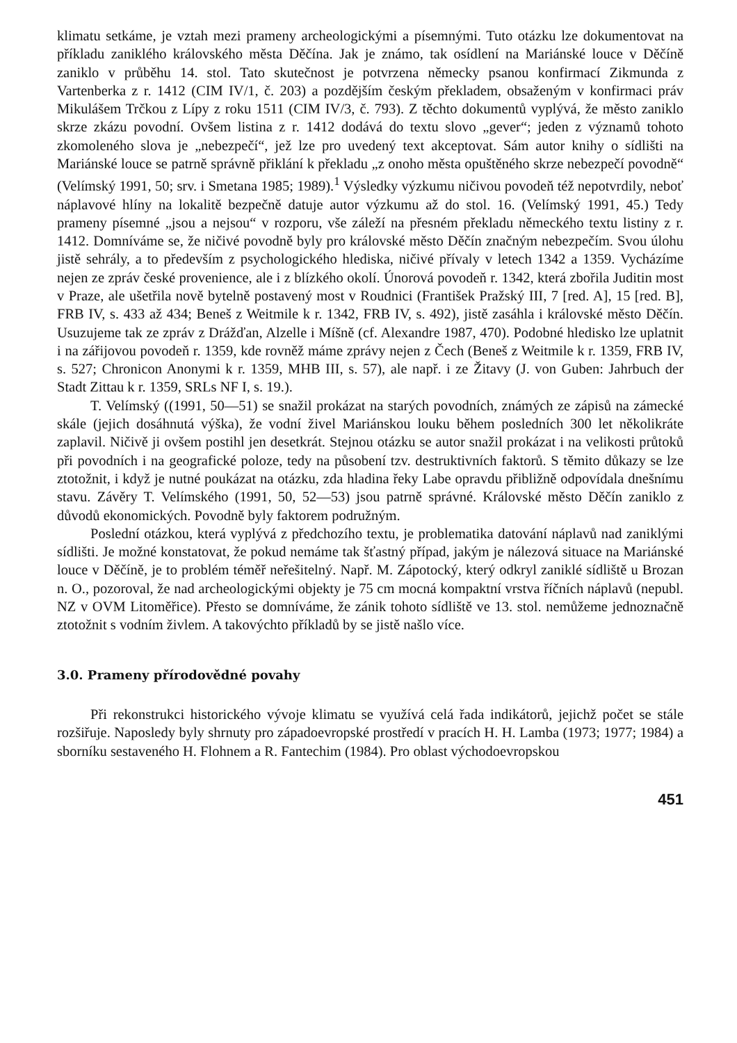klimatu setkáme, je vztah mezi prameny archeologickými a písemnými. Tuto otázku lze dokumentovat na příkladu zaniklého královského města Děčína. Jak je známo, tak osídlení na Mariánské louce v Děčíně zaniklo v průběhu 14. stol. Tato skutečnost je potvrzena německy psanou konfirmací Zikmunda z Vartenberka z r. 1412 (CIM IV/1, č. 203) a pozdějším českým překladem, obsaženým v konfirmaci práv Mikulášem Trčkou z Lípy z roku 1511 (CIM IV/3, č. 793). Z těchto dokumentů vyplývá, že město zaniklo skrze zkázu povodní. Ovšem listina z r. 1412 dodává do textu slovo „gever“; jeden z významů tohoto zkomoleného slova je „nebezpečí“, jež lze pro uvedený text akceptovat. Sám autor knihy o sídlišti na Mariánské louce se patrně správně přiklání k překladu „z onoho města opuštěného skrze nebezpečí povodně“ (Velímský 1991, 50; srv. i Smetana 1985; 1989).<sup>1</sup> Výsledky výzkumu ničivou povodeň též nepotvrdily, neboť náplavové hlíny na lokalitě bezpečně datuje autor výzkumu až do stol. 16. (Velímský 1991, 45.) Tedy prameny písemné „jsou a nejsou“ v rozporu, vše záleží na přesném překladu německého textu listiny z r. 1412. Domníváme se, že ničivé povodně byly pro královské město Děčín značným nebezpečím. Svou úlohu jistě sehrály, a to především z psychologického hlediska, ničivé přívaly v letech 1342 a 1359. Vycházíme nejen ze zpráv české provenience, ale i z blízkého okolí. Únorová povodeň r. 1342, která zbořila Juditin most v Praze, ale ušetřila nově bytelně postavený most v Roudnici (František Pražský III, 7 [red. A], 15 [red. B], FRB IV, s. 433 až 434; Beneš z Weitmile k r. 1342, FRB IV, s. 492), jistě zasáhla i královské město Děčín. Usuzujeme tak ze zpráv z Drážďan, Alzelle i Míšně (cf. Alexandre 1987, 470). Podobné hledisko lze uplatnit i na zářijovou povodeň r. 1359, kde rovněž máme zprávy nejen z Čech (Beneš z Weitmile k r. 1359, FRB IV, s. 527; Chronicon Anonymi k r. 1359, MHB III, s. 57), ale např. i ze Žitavy (J. von Guben: Jahrbuch der Stadt Zittau k r. 1359, SRLs NF I, s. 19.).
T. Velímský ((1991, 50—51) se snažil prokázat na starých povodních, známých ze zápisů na zámecké skále (jejich dosáhnutá výška), že vodní živel Mariánskou louku během posledních 300 let několikráte zaplavil. Ničivě ji ovšem postihl jen desetkrát. Stejnou otázku se autor snažil prokázat i na velikosti průtoků při povodních i na geografické poloze, tedy na působení tzv. destruktivních faktorů. S těmito důkazy se lze ztotožnit, i když je nutné poukázat na otázku, zda hladina řeky Labe opravdu přibližně odpovídala dnešnímu stavu. Závěry T. Velímského (1991, 50, 52—53) jsou patrně správné. Královské město Děčín zaniklo z důvodů ekonomických. Povodně byly faktorem podružným.
Poslední otázkou, která vyplývá z předchozího textu, je problematika datování náplavů nad zaniklými sídlišti. Je možné konstatovat, že pokud nemáme tak šťastný případ, jakým je nálezová situace na Mariánské louce v Děčíně, je to problém téměř neřešitelný. Např. M. Zápotocký, který odkryl zaniklé sídliště u Brozan n. O., pozoroval, že nad archeologickými objekty je 75 cm mocná kompaktní vrstva říčních náplavů (nepubl. NZ v OVM Litoměřice). Přesto se domníváme, že zánik tohoto sídliště ve 13. stol. nemůžeme jednoznačně ztotožnit s vodním živlem. A takovýchto příkladů by se jistě našlo více.
3.0. Prameny přírodovědné povahy
Při rekonstrukci historického vývoje klimatu se využívá celá řada indikátorů, jejichž počet se stále rozšiřuje. Naposledy byly shrnuty pro západoevropské prostředí v pracích H. H. Lamba (1973; 1977; 1984) a sborníku sestaveného H. Flohnem a R. Fantechim (1984). Pro oblast východoevropskou
451